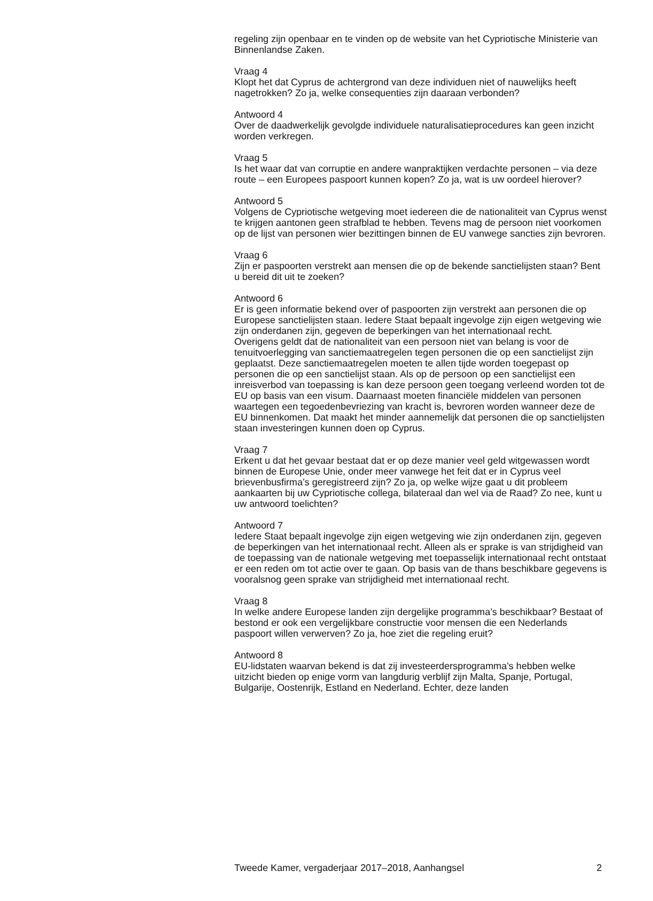regeling zijn openbaar en te vinden op de website van het Cypriotische Ministerie van Binnenlandse Zaken.
Vraag 4
Klopt het dat Cyprus de achtergrond van deze individuen niet of nauwelijks heeft nagetrokken? Zo ja, welke consequenties zijn daaraan verbonden?
Antwoord 4
Over de daadwerkelijk gevolgde individuele naturalisatieprocedures kan geen inzicht worden verkregen.
Vraag 5
Is het waar dat van corruptie en andere wanpraktijken verdachte personen – via deze route – een Europees paspoort kunnen kopen? Zo ja, wat is uw oordeel hierover?
Antwoord 5
Volgens de Cypriotische wetgeving moet iedereen die de nationaliteit van Cyprus wenst te krijgen aantonen geen strafblad te hebben. Tevens mag de persoon niet voorkomen op de lijst van personen wier bezittingen binnen de EU vanwege sancties zijn bevroren.
Vraag 6
Zijn er paspoorten verstrekt aan mensen die op de bekende sanctielijsten staan? Bent u bereid dit uit te zoeken?
Antwoord 6
Er is geen informatie bekend over of paspoorten zijn verstrekt aan personen die op Europese sanctielijsten staan. Iedere Staat bepaalt ingevolge zijn eigen wetgeving wie zijn onderdanen zijn, gegeven de beperkingen van het internationaal recht.
Overigens geldt dat de nationaliteit van een persoon niet van belang is voor de tenuitvoerlegging van sanctiemaatregelen tegen personen die op een sanctielijst zijn geplaatst. Deze sanctiemaatregelen moeten te allen tijde worden toegepast op personen die op een sanctielijst staan. Als op de persoon op een sanctielijst een inreisverbod van toepassing is kan deze persoon geen toegang verleend worden tot de EU op basis van een visum. Daarnaast moeten financiële middelen van personen waartegen een tegoedenbevriezing van kracht is, bevroren worden wanneer deze de EU binnenkomen. Dat maakt het minder aannemelijk dat personen die op sanctielijsten staan investeringen kunnen doen op Cyprus.
Vraag 7
Erkent u dat het gevaar bestaat dat er op deze manier veel geld witgewassen wordt binnen de Europese Unie, onder meer vanwege het feit dat er in Cyprus veel brievenbusfirma’s geregistreerd zijn? Zo ja, op welke wijze gaat u dit probleem aankaarten bij uw Cypriotische collega, bilateraal dan wel via de Raad? Zo nee, kunt u uw antwoord toelichten?
Antwoord 7
Iedere Staat bepaalt ingevolge zijn eigen wetgeving wie zijn onderdanen zijn, gegeven de beperkingen van het internationaal recht. Alleen als er sprake is van strijdigheid van de toepassing van de nationale wetgeving met toepasselijk internationaal recht ontstaat er een reden om tot actie over te gaan. Op basis van de thans beschikbare gegevens is vooralsnog geen sprake van strijdigheid met internationaal recht.
Vraag 8
In welke andere Europese landen zijn dergelijke programma’s beschikbaar? Bestaat of bestond er ook een vergelijkbare constructie voor mensen die een Nederlands paspoort willen verwerven? Zo ja, hoe ziet die regeling eruit?
Antwoord 8
EU-lidstaten waarvan bekend is dat zij investeerdersprogramma’s hebben welke uitzicht bieden op enige vorm van langdurig verblijf zijn Malta, Spanje, Portugal, Bulgarije, Oostenrijk, Estland en Nederland. Echter, deze landen
Tweede Kamer, vergaderjaar 2017–2018, Aanhangsel 2